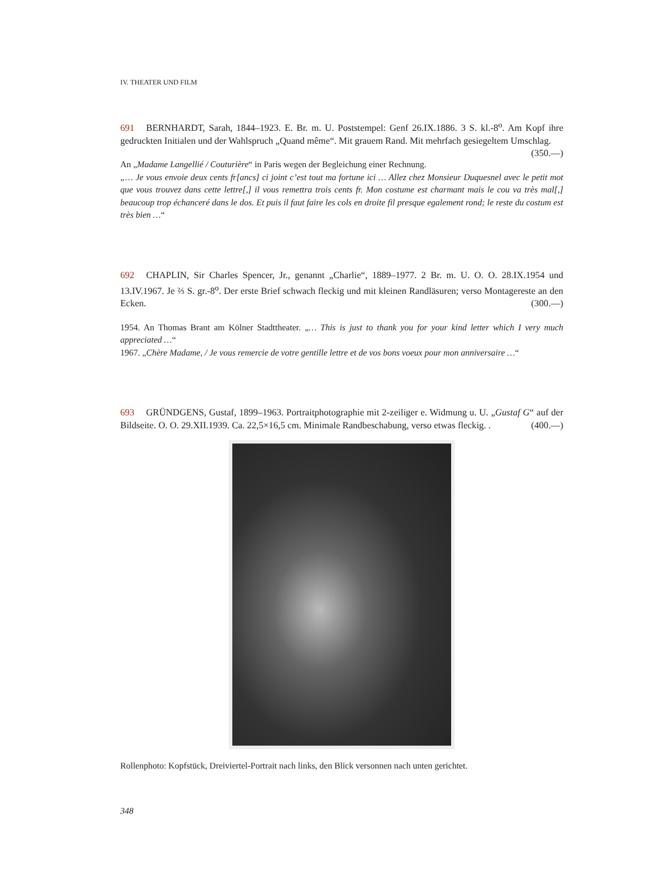IV. THEATER UND FILM
691 BERNHARDT, Sarah, 1844–1923. E. Br. m. U. Poststempel: Genf 26.IX.1886. 3 S. kl.-8<sup>o</sup>. Am Kopf ihre gedruckten Initialen und der Wahlspruch „Quand même“. Mit grauem Rand. Mit mehrfach gesiegeltem Umschlag. (350.—)
An „Madame Langellié / Couturière“ in Paris wegen der Begleichung einer Rechnung.
„… Je vous envoie deux cents fr[ancs] ci joint c’est tout ma fortune ici … Allez chez Monsieur Duquesnel avec le petit mot que vous trouvez dans cette lettre[,] il vous remettra trois cents fr. Mon costume est charmant mais le cou va très mal[,] beaucoup trop échanceré dans le dos. Et puis il faut faire les cols en droite fil presque egalement rond; le reste du costum est très bien …“
692 CHAPLIN, Sir Charles Spencer, Jr., genannt „Charlie“, 1889–1977. 2 Br. m. U. O. O. 28.IX.1954 und 13.IV.1967. Je ⅔ S. gr.-8<sup>o</sup>. Der erste Brief schwach fleckig und mit kleinen Randläsuren; verso Montagereste an den Ecken. (300.—)
1954. An Thomas Brant am Kölner Stadttheater. „… This is just to thank you for your kind letter which I very much appreciated …“
1967. „Chère Madame, / Je vous remercie de votre gentille lettre et de vos bons voeux pour mon anniversaire …“
693 GRÜNDGENS, Gustaf, 1899–1963. Portraitphotographie mit 2-zeiliger e. Widmung u. U. „Gustaf G“ auf der Bildseite. O. O. 29.XII.1939. Ca. 22,5×16,5 cm. Minimale Randbeschabung, verso etwas fleckig. . (400.—)
Rollenphoto: Kopfstück, Dreiviertel-Portrait nach links, den Blick versonnen nach unten gerichtet.
348